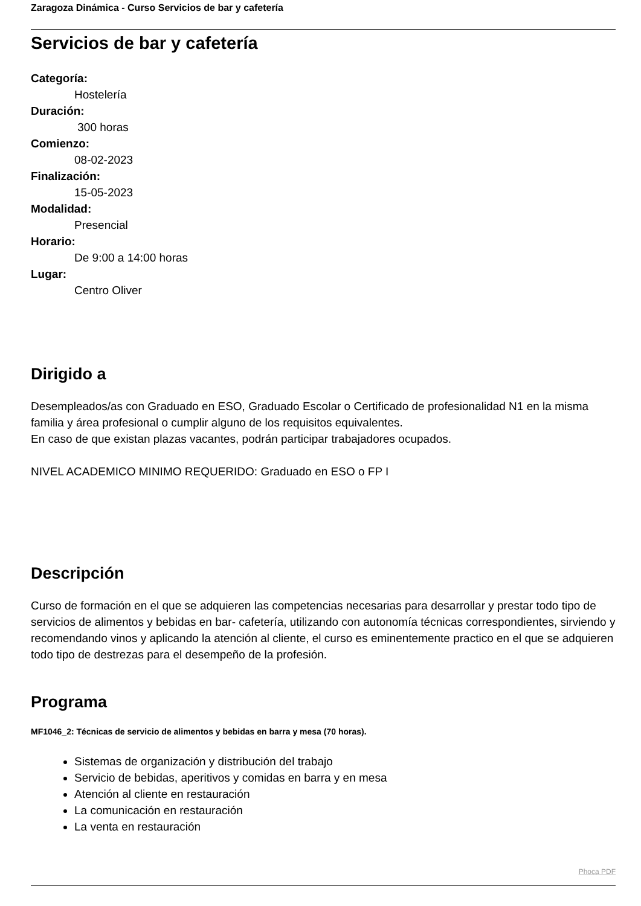Zaragoza Dinámica - Curso Servicios de bar y cafetería
Servicios de bar y cafetería
Categoría:
Hostelería
Duración:
300 horas
Comienzo:
08-02-2023
Finalización:
15-05-2023
Modalidad:
Presencial
Horario:
De 9:00 a 14:00 horas
Lugar:
Centro Oliver
Dirigido a
Desempleados/as con Graduado en ESO, Graduado Escolar o Certificado de profesionalidad N1 en la misma familia y área profesional o cumplir alguno de los requisitos equivalentes.
En caso de que existan plazas vacantes, podrán participar trabajadores ocupados.
NIVEL ACADEMICO MINIMO REQUERIDO: Graduado en ESO o FP I
Descripción
Curso de formación en el que se adquieren las competencias necesarias para desarrollar y prestar todo tipo de servicios de alimentos y bebidas en bar- cafetería, utilizando con autonomía técnicas correspondientes, sirviendo y recomendando vinos y aplicando la atención al cliente, el curso es eminentemente practico en el que se adquieren todo tipo de destrezas para el desempeño de la profesión.
Programa
MF1046_2: Técnicas de servicio de alimentos y bebidas en barra y mesa (70 horas).
Sistemas de organización y distribución del trabajo
Servicio de bebidas, aperitivos y comidas en barra y en mesa
Atención al cliente en restauración
La comunicación en restauración
La venta en restauración
Phoca PDF